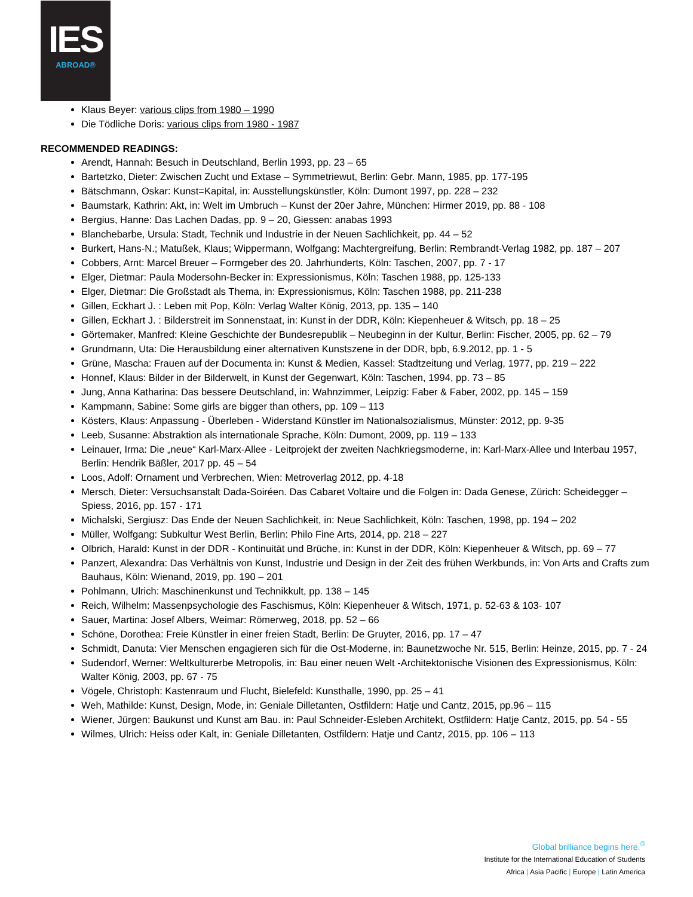IES
ABROAD®
Klaus Beyer: various clips from 1980 – 1990
Die Tödliche Doris: various clips from 1980 - 1987
RECOMMENDED READINGS:
Arendt, Hannah: Besuch in Deutschland, Berlin 1993, pp. 23 – 65
Bartetzko, Dieter: Zwischen Zucht und Extase – Symmetriewut, Berlin: Gebr. Mann, 1985, pp. 177-195
Bätschmann, Oskar: Kunst=Kapital, in: Ausstellungskünstler, Köln: Dumont 1997, pp. 228 – 232
Baumstark, Kathrin: Akt, in: Welt im Umbruch – Kunst der 20er Jahre, München: Hirmer 2019, pp. 88 - 108
Bergius, Hanne: Das Lachen Dadas, pp. 9 – 20, Giessen: anabas 1993
Blanchebarbe, Ursula: Stadt, Technik und Industrie in der Neuen Sachlichkeit, pp. 44 – 52
Burkert, Hans-N.; Matußek, Klaus; Wippermann, Wolfgang: Machtergreifung, Berlin: Rembrandt-Verlag 1982, pp. 187 – 207
Cobbers, Arnt: Marcel Breuer – Formgeber des 20. Jahrhunderts, Köln: Taschen, 2007, pp. 7 - 17
Elger, Dietmar: Paula Modersohn-Becker in: Expressionismus, Köln: Taschen 1988, pp. 125-133
Elger, Dietmar: Die Großstadt als Thema, in: Expressionismus, Köln: Taschen 1988, pp. 211-238
Gillen, Eckhart J. : Leben mit Pop, Köln: Verlag Walter König, 2013, pp. 135 – 140
Gillen, Eckhart J. : Bilderstreit im Sonnenstaat, in: Kunst in der DDR, Köln: Kiepenheuer & Witsch, pp. 18 – 25
Görtemaker, Manfred: Kleine Geschichte der Bundesrepublik – Neubeginn in der Kultur, Berlin: Fischer, 2005, pp. 62 – 79
Grundmann, Uta: Die Herausbildung einer alternativen Kunstszene in der DDR, bpb, 6.9.2012, pp. 1 - 5
Grüne, Mascha: Frauen auf der Documenta in: Kunst & Medien, Kassel: Stadtzeitung und Verlag, 1977, pp. 219 – 222
Honnef, Klaus: Bilder in der Bilderwelt, in Kunst der Gegenwart, Köln: Taschen, 1994, pp. 73 – 85
Jung, Anna Katharina: Das bessere Deutschland, in: Wahnzimmer, Leipzig: Faber & Faber, 2002, pp. 145 – 159
Kampmann, Sabine: Some girls are bigger than others, pp. 109 – 113
Kösters, Klaus: Anpassung - Überleben - Widerstand Künstler im Nationalsozialismus, Münster: 2012, pp. 9-35
Leeb, Susanne: Abstraktion als internationale Sprache, Köln: Dumont, 2009, pp. 119 – 133
Leinauer, Irma: Die „neue“ Karl-Marx-Allee - Leitprojekt der zweiten Nachkriegsmoderne, in: Karl-Marx-Allee und Interbau 1957, Berlin: Hendrik Bäßler, 2017 pp. 45 – 54
Loos, Adolf: Ornament und Verbrechen, Wien: Metroverlag 2012, pp. 4-18
Mersch, Dieter: Versuchsanstalt Dada-Soiréen. Das Cabaret Voltaire und die Folgen in: Dada Genese, Zürich: Scheidegger – Spiess, 2016, pp. 157 - 171
Michalski, Sergiusz: Das Ende der Neuen Sachlichkeit, in: Neue Sachlichkeit, Köln: Taschen, 1998, pp. 194 – 202
Müller, Wolfgang: Subkultur West Berlin, Berlin: Philo Fine Arts, 2014, pp. 218 – 227
Olbrich, Harald: Kunst in der DDR - Kontinuität und Brüche, in: Kunst in der DDR, Köln: Kiepenheuer & Witsch, pp. 69 – 77
Panzert, Alexandra: Das Verhältnis von Kunst, Industrie und Design in der Zeit des frühen Werkbunds, in: Von Arts and Crafts zum Bauhaus, Köln: Wienand, 2019, pp. 190 – 201
Pohlmann, Ulrich: Maschinenkunst und Technikkult, pp. 138 – 145
Reich, Wilhelm: Massenpsychologie des Faschismus, Köln: Kiepenheuer & Witsch, 1971, p. 52-63 & 103- 107
Sauer, Martina: Josef Albers, Weimar: Römerweg, 2018, pp. 52 – 66
Schöne, Dorothea: Freie Künstler in einer freien Stadt, Berlin: De Gruyter, 2016, pp. 17 – 47
Schmidt, Danuta: Vier Menschen engagieren sich für die Ost-Moderne, in: Baunetzwoche Nr. 515, Berlin: Heinze, 2015, pp. 7 - 24
Sudendorf, Werner: Weltkulturerbe Metropolis, in: Bau einer neuen Welt -Architektonische Visionen des Expressionismus, Köln: Walter König, 2003, pp. 67 - 75
Vögele, Christoph: Kastenraum und Flucht, Bielefeld: Kunsthalle, 1990, pp. 25 – 41
Weh, Mathilde: Kunst, Design, Mode, in: Geniale Dilletanten, Ostfildern: Hatje und Cantz, 2015, pp.96 – 115
Wiener, Jürgen: Baukunst und Kunst am Bau. in: Paul Schneider-Esleben Architekt, Ostfildern: Hatje Cantz, 2015, pp. 54 - 55
Wilmes, Ulrich: Heiss oder Kalt, in: Geniale Dilletanten, Ostfildern: Hatje und Cantz, 2015, pp. 106 – 113
Global brilliance begins here.<sup>®</sup>
Institute for the International Education of Students
Africa | Asia Pacific | Europe | Latin America